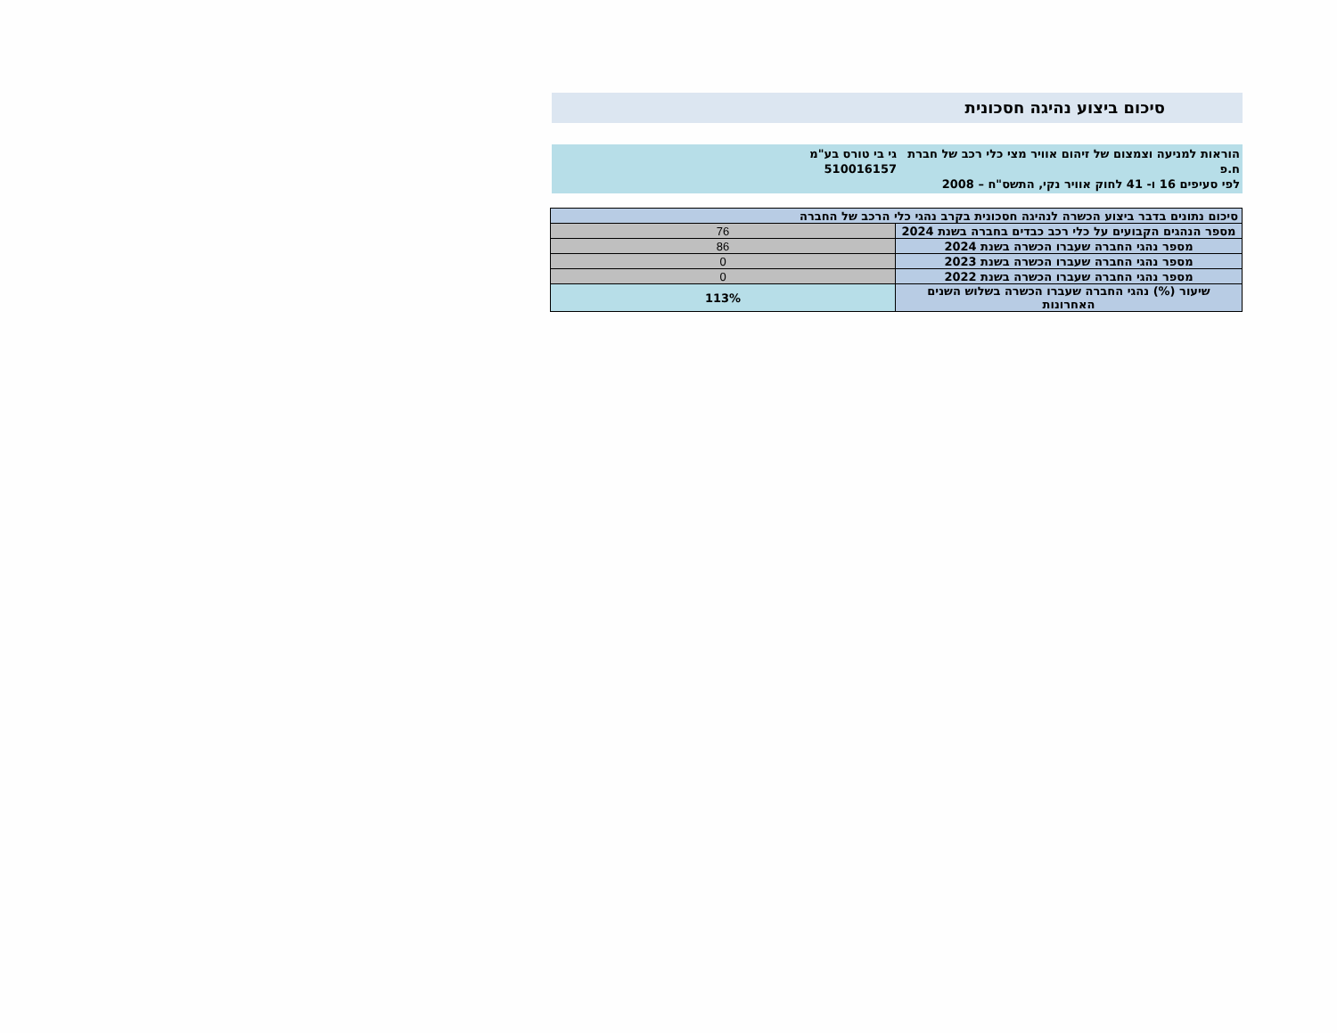סיכום ביצוע נהיגה חסכונית
הוראות למניעה וצמצום של זיהום אוויר מצי כלי רכב של חברת ח.פ
לפי סעיפים 16 ו- 41 לחוק אוויר נקי, התשס"ח – 2008
גי בי טורס בע"מ
510016157
| סיכום נתונים בדבר ביצוע הכשרה לנהיגה חסכונית בקרב נהגי כלי הרכב של החברה | |
| --- | --- |
| מספר הנהגים הקבועים על כלי רכב כבדים בחברה בשנת 2024 | 76 |
| מספר נהגי החברה שעברו הכשרה בשנת 2024 | 86 |
| מספר נהגי החברה שעברו הכשרה בשנת 2023 | 0 |
| מספר נהגי החברה שעברו הכשרה בשנת 2022 | 0 |
| שיעור (%) נהגי החברה שעברו הכשרה בשלוש השנים האחרונות | 113% |